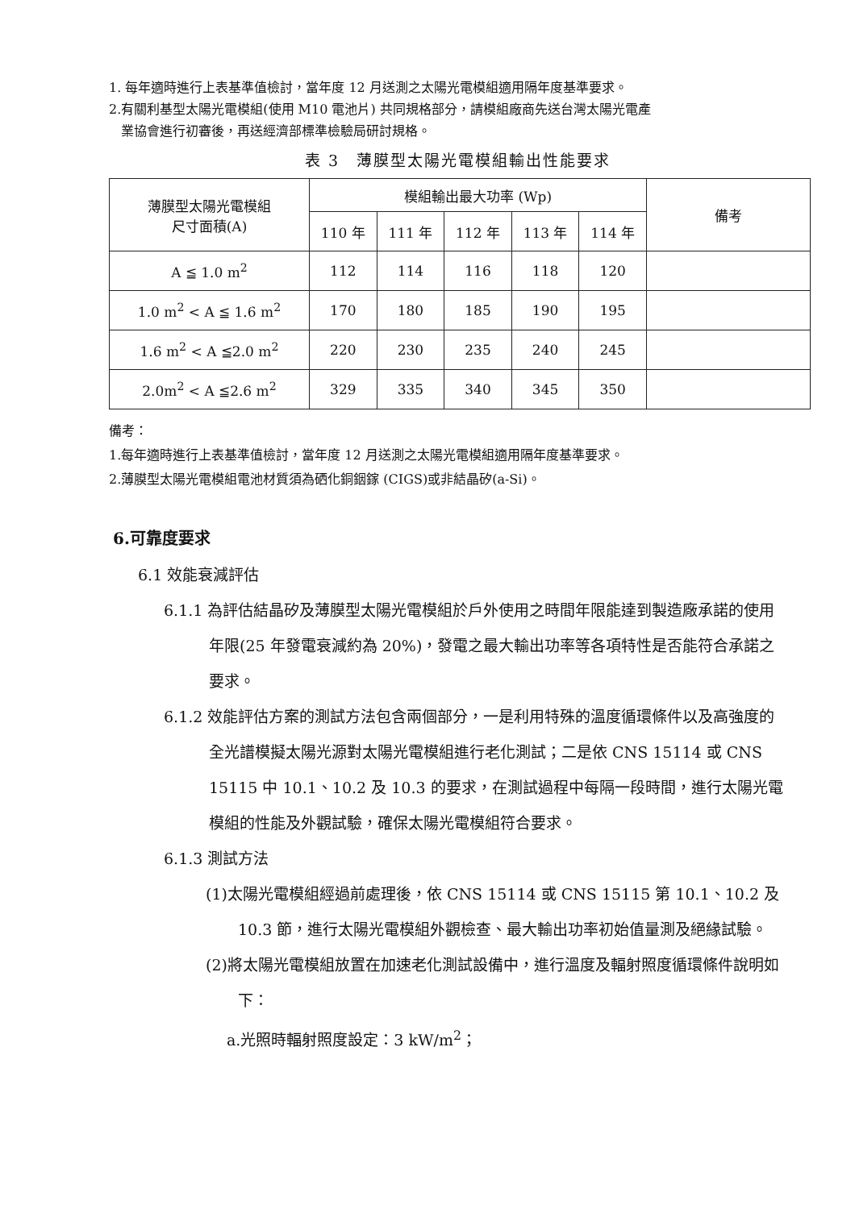1. 每年適時進行上表基準值檢討，當年度 12 月送測之太陽光電模組適用隔年度基準要求。
2.有關利基型太陽光電模組(使用 M10 電池片) 共同規格部分，請模組廠商先送台灣太陽光電產
業協會進行初審後，再送經濟部標準檢驗局研討規格。
表 3　薄膜型太陽光電模組輸出性能要求
| 薄膜型太陽光電模組 尺寸面積(A) | 模組輸出最大功率 (Wp) | | | | | 備考 |
| --- | --- | --- | --- | --- | --- | --- |
| | 110 年 | 111 年 | 112 年 | 113 年 | 114 年 | |
| A ≦ 1.0 m<sup>2</sup> | 112 | 114 | 116 | 118 | 120 | |
| 1.0 m<sup>2</sup> < A ≦ 1.6 m<sup>2</sup> | 170 | 180 | 185 | 190 | 195 | |
| 1.6 m<sup>2</sup> < A ≦2.0 m<sup>2</sup> | 220 | 230 | 235 | 240 | 245 | |
| 2.0m<sup>2</sup> < A ≦2.6 m<sup>2</sup> | 329 | 335 | 340 | 345 | 350 | |
備考：
1.每年適時進行上表基準值檢討，當年度 12 月送測之太陽光電模組適用隔年度基準要求。
2.薄膜型太陽光電模組電池材質須為硒化銅銦鎵 (CIGS)或非結晶矽(a-Si)。
6.可靠度要求
6.1 效能衰減評估
6.1.1 為評估結晶矽及薄膜型太陽光電模組於戶外使用之時間年限能達到製造廠承諾的使用年限(25 年發電衰減約為 20%)，發電之最大輸出功率等各項特性是否能符合承諾之要求。
6.1.2 效能評估方案的測試方法包含兩個部分，一是利用特殊的溫度循環條件以及高強度的全光譜模擬太陽光源對太陽光電模組進行老化測試；二是依 CNS 15114 或 CNS 15115 中 10.1、10.2 及 10.3 的要求，在測試過程中每隔一段時間，進行太陽光電模組的性能及外觀試驗，確保太陽光電模組符合要求。
6.1.3 測試方法
(1)太陽光電模組經過前處理後，依 CNS 15114 或 CNS 15115 第 10.1、10.2 及 10.3 節，進行太陽光電模組外觀檢查、最大輸出功率初始值量測及絕緣試驗。
(2)將太陽光電模組放置在加速老化測試設備中，進行溫度及輻射照度循環條件說明如下：
a.光照時輻射照度設定：3 kW/m<sup>2</sup>；